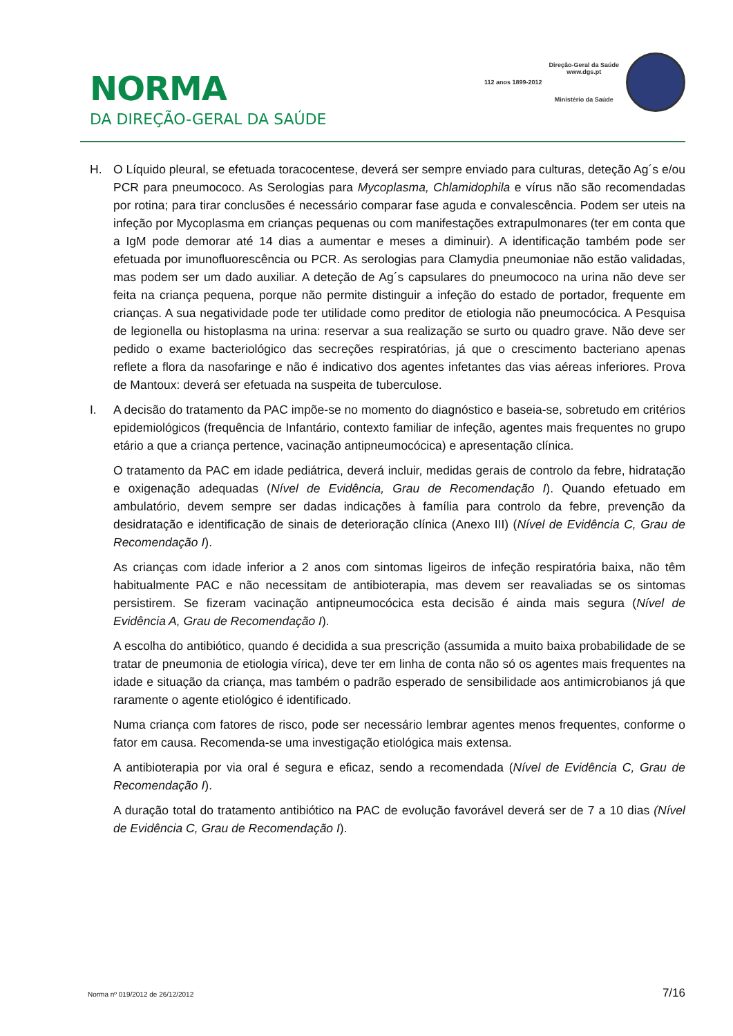NORMA
DA DIREÇÃO-GERAL DA SAÚDE
112 anos 1899-2012
Direção-Geral da Saúde
www.dgs.pt
Ministério da Saúde
H. O Líquido pleural, se efetuada toracocentese, deverá ser sempre enviado para culturas, deteção Ag´s e/ou PCR para pneumococo. As Serologias para Mycoplasma, Chlamidophila e vírus não são recomendadas por rotina; para tirar conclusões é necessário comparar fase aguda e convalescência. Podem ser uteis na infeção por Mycoplasma em crianças pequenas ou com manifestações extrapulmonares (ter em conta que a IgM pode demorar até 14 dias a aumentar e meses a diminuir). A identificação também pode ser efetuada por imunofluorescência ou PCR. As serologias para Clamydia pneumoniae não estão validadas, mas podem ser um dado auxiliar. A deteção de Ag´s capsulares do pneumococo na urina não deve ser feita na criança pequena, porque não permite distinguir a infeção do estado de portador, frequente em crianças. A sua negatividade pode ter utilidade como preditor de etiologia não pneumocócica. A Pesquisa de legionella ou histoplasma na urina: reservar a sua realização se surto ou quadro grave. Não deve ser pedido o exame bacteriológico das secreções respiratórias, já que o crescimento bacteriano apenas reflete a flora da nasofaringe e não é indicativo dos agentes infetantes das vias aéreas inferiores. Prova de Mantoux: deverá ser efetuada na suspeita de tuberculose.
I. A decisão do tratamento da PAC impõe-se no momento do diagnóstico e baseia-se, sobretudo em critérios epidemiológicos (frequência de Infantário, contexto familiar de infeção, agentes mais frequentes no grupo etário a que a criança pertence, vacinação antipneumocócica) e apresentação clínica.
O tratamento da PAC em idade pediátrica, deverá incluir, medidas gerais de controlo da febre, hidratação e oxigenação adequadas (Nível de Evidência, Grau de Recomendação I). Quando efetuado em ambulatório, devem sempre ser dadas indicações à família para controlo da febre, prevenção da desidratação e identificação de sinais de deterioração clínica (Anexo III) (Nível de Evidência C, Grau de Recomendação I).
As crianças com idade inferior a 2 anos com sintomas ligeiros de infeção respiratória baixa, não têm habitualmente PAC e não necessitam de antibioterapia, mas devem ser reavaliadas se os sintomas persistirem. Se fizeram vacinação antipneumocócica esta decisão é ainda mais segura (Nível de Evidência A, Grau de Recomendação I).
A escolha do antibiótico, quando é decidida a sua prescrição (assumida a muito baixa probabilidade de se tratar de pneumonia de etiologia vírica), deve ter em linha de conta não só os agentes mais frequentes na idade e situação da criança, mas também o padrão esperado de sensibilidade aos antimicrobianos já que raramente o agente etiológico é identificado.
Numa criança com fatores de risco, pode ser necessário lembrar agentes menos frequentes, conforme o fator em causa. Recomenda-se uma investigação etiológica mais extensa.
A antibioterapia por via oral é segura e eficaz, sendo a recomendada (Nível de Evidência C, Grau de Recomendação I).
A duração total do tratamento antibiótico na PAC de evolução favorável deverá ser de 7 a 10 dias (Nível de Evidência C, Grau de Recomendação I).
Norma nº 019/2012 de 26/12/2012 7/16